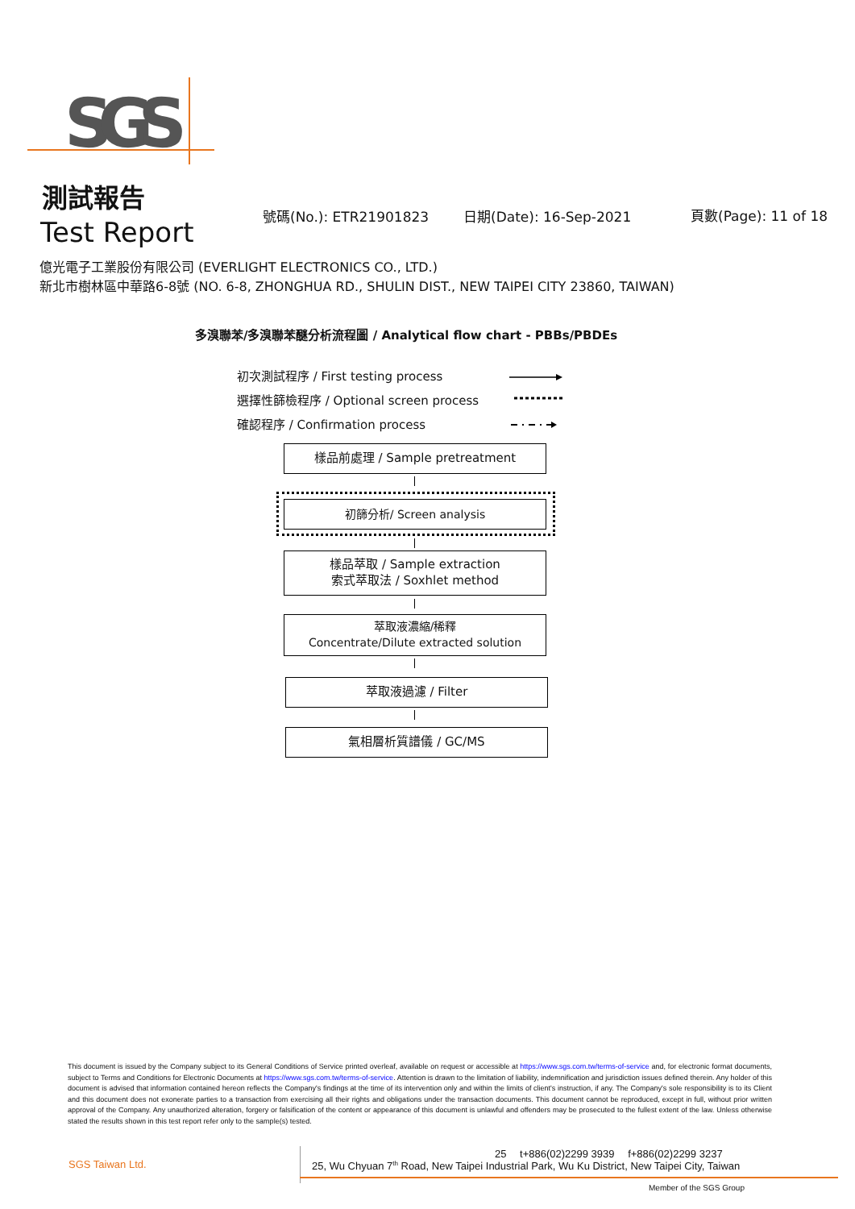SGS
測試報告
Test Report
號碼(No.): ETR21901823 日期(Date): 16-Sep-2021 頁數(Page): 11 of 18
億光電子工業股份有限公司 (EVERLIGHT ELECTRONICS CO., LTD.)
新北市樹林區中華路6-8號 (NO. 6-8, ZHONGHUA RD., SHULIN DIST., NEW TAIPEI CITY 23860, TAIWAN)
多溴聯苯/多溴聯苯醚分析流程圖 / Analytical flow chart - PBBs/PBDEs
初次測試程序 / First testing process
選擇性篩檢程序 / Optional screen process
確認程序 / Confirmation process
樣品前處理 / Sample pretreatment
初篩分析/ Screen analysis
樣品萃取 / Sample extraction
索式萃取法 / Soxhlet method
萃取液濃縮/稀釋
Concentrate/Dilute extracted solution
萃取液過濾 / Filter
氣相層析質譜儀 / GC/MS
This document is issued by the Company subject to its General Conditions of Service printed overleaf, available on request or accessible at https://www.sgs.com.tw/terms-of-service and, for electronic format documents, subject to Terms and Conditions for Electronic Documents at https://www.sgs.com.tw/terms-of-service. Attention is drawn to the limitation of liability, indemnification and jurisdiction issues defined therein. Any holder of this document is advised that information contained hereon reflects the Company's findings at the time of its intervention only and within the limits of client's instruction, if any. The Company's sole responsibility is to its Client and this document does not exonerate parties to a transaction from exercising all their rights and obligations under the transaction documents. This document cannot be reproduced, except in full, without prior written approval of the Company. Any unauthorized alteration, forgery or falsification of the content or appearance of this document is unlawful and offenders may be prosecuted to the fullest extent of the law. Unless otherwise stated the results shown in this test report refer only to the sample(s) tested.
SGS Taiwan Ltd.
25　 t+886(02)2299 3939　 f+886(02)2299 3237
25, Wu Chyuan 7<sup>th</sup> Road, New Taipei Industrial Park, Wu Ku District, New Taipei City, Taiwan
Member of the SGS Group